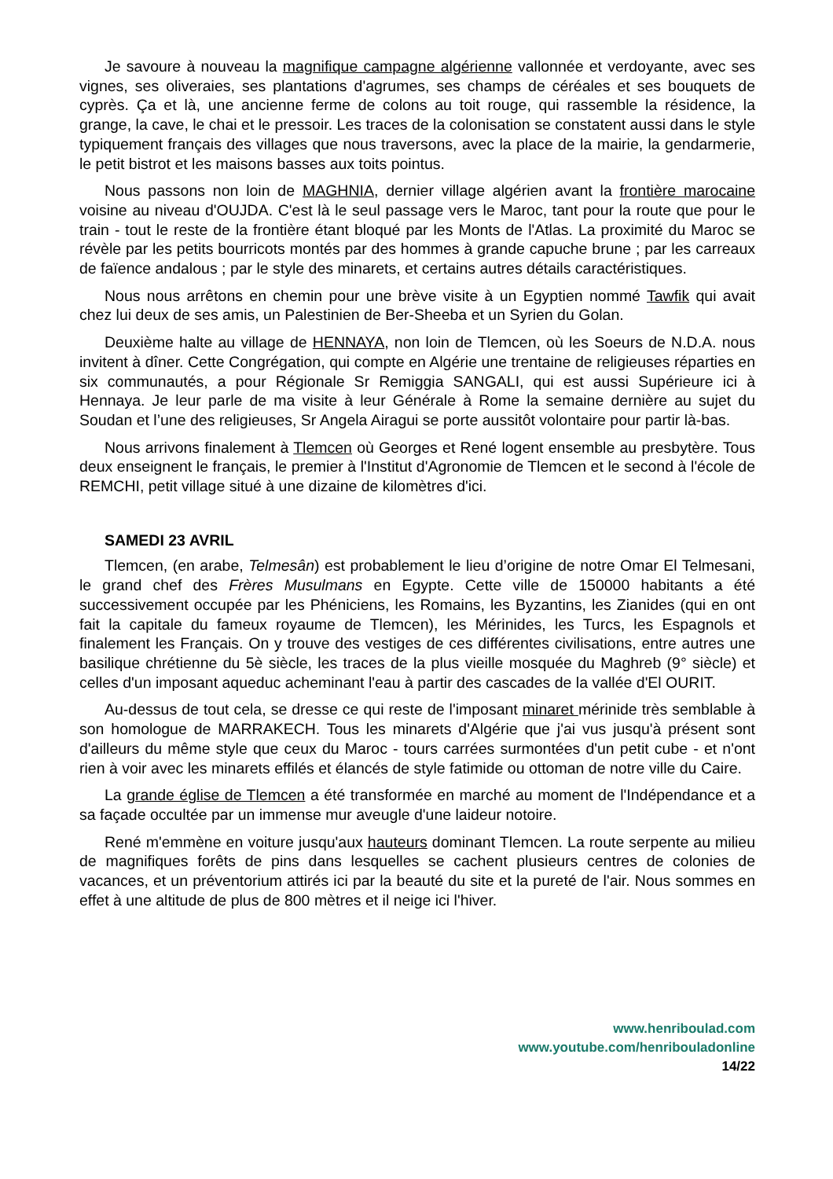Je savoure à nouveau la magnifique campagne algérienne vallonnée et verdoyante, avec ses vignes, ses oliveraies, ses plantations d'agrumes, ses champs de céréales et ses bouquets de cyprès. Ça et là, une ancienne ferme de colons au toit rouge, qui rassemble la résidence, la grange, la cave, le chai et le pressoir. Les traces de la colonisation se constatent aussi dans le style typiquement français des villages que nous traversons, avec la place de la mairie, la gendarmerie, le petit bistrot et les maisons basses aux toits pointus.
Nous passons non loin de MAGHNIA, dernier village algérien avant la frontière marocaine voisine au niveau d'OUJDA. C'est là le seul passage vers le Maroc, tant pour la route que pour le train - tout le reste de la frontière étant bloqué par les Monts de l'Atlas. La proximité du Maroc se révèle par les petits bourricots montés par des hommes à grande capuche brune ; par les carreaux de faïence andalous ; par le style des minarets, et certains autres détails caractéristiques.
Nous nous arrêtons en chemin pour une brève visite à un Egyptien nommé Tawfik qui avait chez lui deux de ses amis, un Palestinien de Ber-Sheeba et un Syrien du Golan.
Deuxième halte au village de HENNAYA, non loin de Tlemcen, où les Soeurs de N.D.A. nous invitent à dîner. Cette Congrégation, qui compte en Algérie une trentaine de religieuses réparties en six communautés, a pour Régionale Sr Remiggia SANGALI, qui est aussi Supérieure ici à Hennaya. Je leur parle de ma visite à leur Générale à Rome la semaine dernière au sujet du Soudan et l’une des religieuses, Sr Angela Airagui se porte aussitôt volontaire pour partir là-bas.
Nous arrivons finalement à Tlemcen où Georges et René logent ensemble au presbytère. Tous deux enseignent le français, le premier à l'Institut d'Agronomie de Tlemcen et le second à l'école de REMCHI, petit village situé à une dizaine de kilomètres d'ici.
SAMEDI 23 AVRIL
Tlemcen, (en arabe, Telmesân) est probablement le lieu d’origine de notre Omar El Telmesani, le grand chef des Frères Musulmans en Egypte. Cette ville de 150000 habitants a été successivement occupée par les Phéniciens, les Romains, les Byzantins, les Zianides (qui en ont fait la capitale du fameux royaume de Tlemcen), les Mérinides, les Turcs, les Espagnols et finalement les Français. On y trouve des vestiges de ces différentes civilisations, entre autres une basilique chrétienne du 5è siècle, les traces de la plus vieille mosquée du Maghreb (9° siècle) et celles d'un imposant aqueduc acheminant l'eau à partir des cascades de la vallée d'El OURIT.
Au-dessus de tout cela, se dresse ce qui reste de l'imposant minaret mérinide très semblable à son homologue de MARRAKECH. Tous les minarets d'Algérie que j'ai vus jusqu'à présent sont d'ailleurs du même style que ceux du Maroc - tours carrées surmontées d'un petit cube - et n'ont rien à voir avec les minarets effilés et élancés de style fatimide ou ottoman de notre ville du Caire.
La grande église de Tlemcen a été transformée en marché au moment de l'Indépendance et a sa façade occultée par un immense mur aveugle d'une laideur notoire.
René m'emmène en voiture jusqu'aux hauteurs dominant Tlemcen. La route serpente au milieu de magnifiques forêts de pins dans lesquelles se cachent plusieurs centres de colonies de vacances, et un préventorium attirés ici par la beauté du site et la pureté de l'air. Nous sommes en effet à une altitude de plus de 800 mètres et il neige ici l'hiver.
www.henriboulad.com
www.youtube.com/henribouladonline
14/22